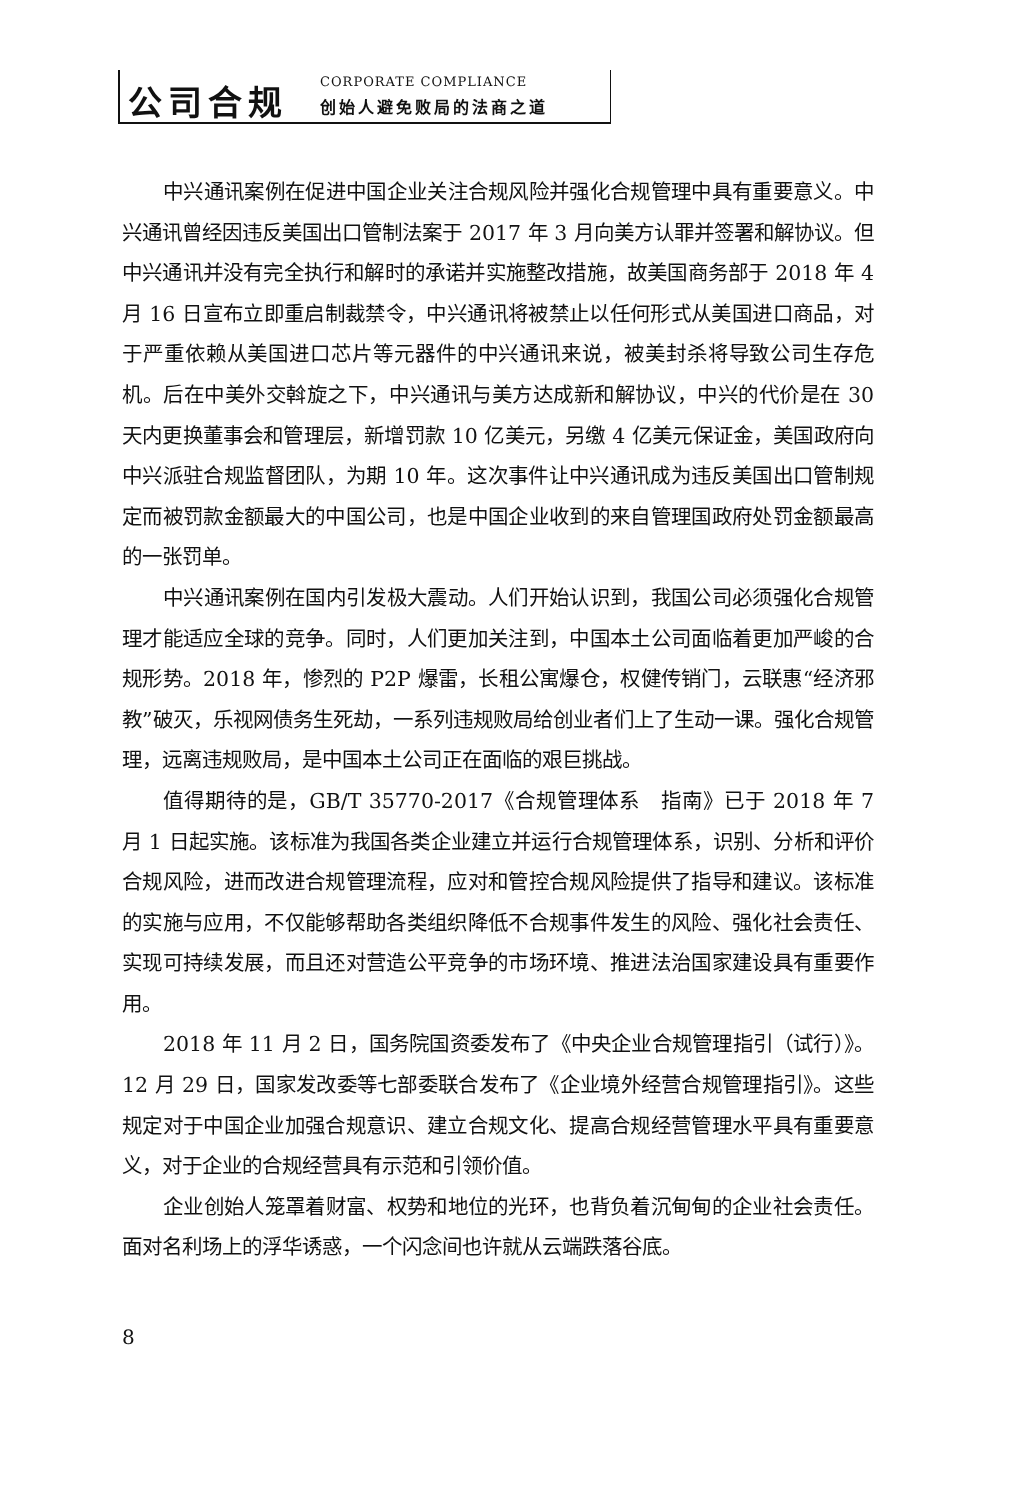公司合规 CORPORATE COMPLIANCE
创始人避免败局的法商之道
中兴通讯案例在促进中国企业关注合规风险并强化合规管理中具有重要意义。中兴通讯曾经因违反美国出口管制法案于 2017 年 3 月向美方认罪并签署和解协议。但中兴通讯并没有完全执行和解时的承诺并实施整改措施，故美国商务部于 2018 年 4 月 16 日宣布立即重启制裁禁令，中兴通讯将被禁止以任何形式从美国进口商品，对于严重依赖从美国进口芯片等元器件的中兴通讯来说，被美封杀将导致公司生存危机。后在中美外交斡旋之下，中兴通讯与美方达成新和解协议，中兴的代价是在 30 天内更换董事会和管理层，新增罚款 10 亿美元，另缴 4 亿美元保证金，美国政府向中兴派驻合规监督团队，为期 10 年。这次事件让中兴通讯成为违反美国出口管制规定而被罚款金额最大的中国公司，也是中国企业收到的来自管理国政府处罚金额最高的一张罚单。
中兴通讯案例在国内引发极大震动。人们开始认识到，我国公司必须强化合规管理才能适应全球的竞争。同时，人们更加关注到，中国本土公司面临着更加严峻的合规形势。2018 年，惨烈的 P2P 爆雷，长租公寓爆仓，权健传销门，云联惠“经济邪教”破灭，乐视网债务生死劫，一系列违规败局给创业者们上了生动一课。强化合规管理，远离违规败局，是中国本土公司正在面临的艰巨挑战。
值得期待的是，GB/T 35770-2017《合规管理体系　指南》已于 2018 年 7 月 1 日起实施。该标准为我国各类企业建立并运行合规管理体系，识别、分析和评价合规风险，进而改进合规管理流程，应对和管控合规风险提供了指导和建议。该标准的实施与应用，不仅能够帮助各类组织降低不合规事件发生的风险、强化社会责任、实现可持续发展，而且还对营造公平竞争的市场环境、推进法治国家建设具有重要作用。
2018 年 11 月 2 日，国务院国资委发布了《中央企业合规管理指引（试行）》。12 月 29 日，国家发改委等七部委联合发布了《企业境外经营合规管理指引》。这些规定对于中国企业加强合规意识、建立合规文化、提高合规经营管理水平具有重要意义，对于企业的合规经营具有示范和引领价值。
企业创始人笼罩着财富、权势和地位的光环，也背负着沉甸甸的企业社会责任。面对名利场上的浮华诱惑，一个闪念间也许就从云端跌落谷底。
8